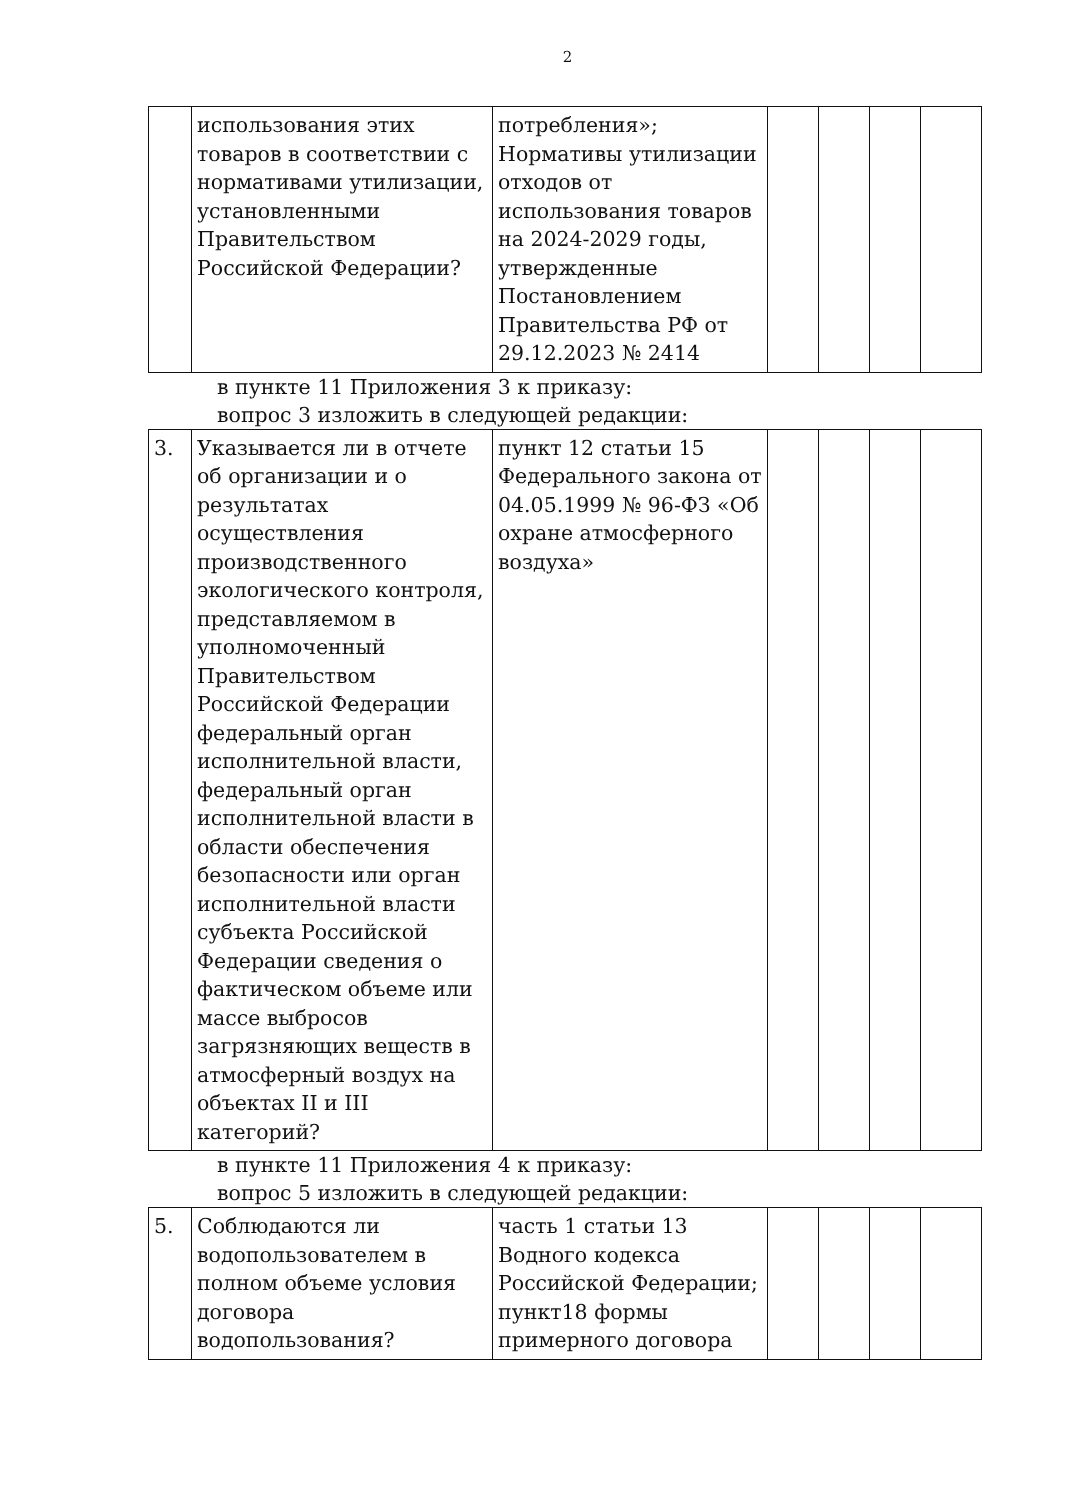2
| | использования этих товаров в соответствии с нормативами утилизации, установленными Правительством Российской Федерации? | потребления»; Нормативы утилизации отходов от использования товаров на 2024-2029 годы, утвержденные Постановлением Правительства РФ от 29.12.2023 № 2414 | | | | |
в пункте 11 Приложения 3 к приказу:
вопрос 3 изложить в следующей редакции:
| 3. | Указывается ли в отчете об организации и о результатах осуществления производственного экологического контроля, представляемом в уполномоченный Правительством Российской Федерации федеральный орган исполнительной власти, федеральный орган исполнительной власти в области обеспечения безопасности или орган исполнительной власти субъекта Российской Федерации сведения о фактическом объеме или массе выбросов загрязняющих веществ в атмосферный воздух на объектах II и III категорий? | пункт 12 статьи 15 Федерального закона от 04.05.1999 № 96-ФЗ «Об охране атмосферного воздуха» | | | | |
в пункте 11 Приложения 4 к приказу:
вопрос 5 изложить в следующей редакции:
| 5. | Соблюдаются ли водопользователем в полном объеме условия договора водопользования? | часть 1 статьи 13 Водного кодекса Российской Федерации; пункт18 формы примерного договора | | | | |